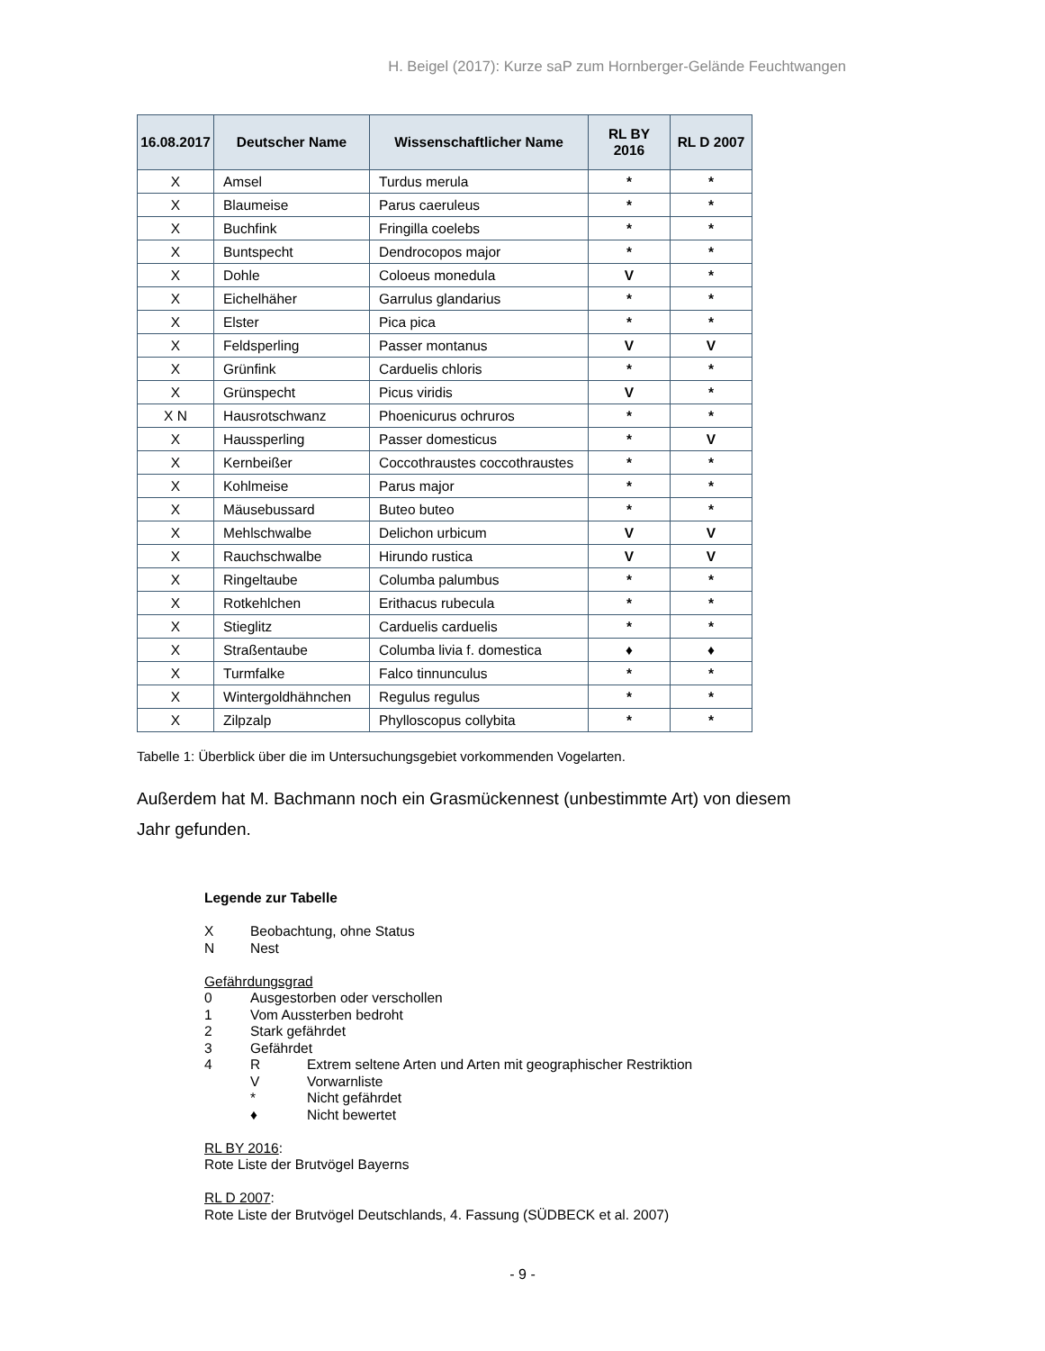H. Beigel (2017): Kurze saP zum Hornberger-Gelände Feuchtwangen
| 16.08.2017 | Deutscher Name | Wissenschaftlicher Name | RL BY 2016 | RL D 2007 |
| --- | --- | --- | --- | --- |
| X | Amsel | Turdus merula | * | * |
| X | Blaumeise | Parus caeruleus | * | * |
| X | Buchfink | Fringilla coelebs | * | * |
| X | Buntspecht | Dendrocopos major | * | * |
| X | Dohle | Coloeus monedula | V | * |
| X | Eichelhäher | Garrulus glandarius | * | * |
| X | Elster | Pica pica | * | * |
| X | Feldsperling | Passer montanus | V | V |
| X | Grünfink | Carduelis chloris | * | * |
| X | Grünspecht | Picus viridis | V | * |
| X N | Hausrotschwanz | Phoenicurus ochruros | * | * |
| X | Haussperling | Passer domesticus | * | V |
| X | Kernbeißer | Coccothraustes coccothraustes | * | * |
| X | Kohlmeise | Parus major | * | * |
| X | Mäusebussard | Buteo buteo | * | * |
| X | Mehlschwalbe | Delichon urbicum | V | V |
| X | Rauchschwalbe | Hirundo rustica | V | V |
| X | Ringeltaube | Columba palumbus | * | * |
| X | Rotkehlchen | Erithacus rubecula | * | * |
| X | Stieglitz | Carduelis carduelis | * | * |
| X | Straßentaube | Columba livia f. domestica | ♦ | ♦ |
| X | Turmfalke | Falco tinnunculus | * | * |
| X | Wintergoldhähnchen | Regulus regulus | * | * |
| X | Zilpzalp | Phylloscopus collybita | * | * |
Tabelle 1: Überblick über die im Untersuchungsgebiet vorkommenden Vogelarten.
Außerdem hat M. Bachmann noch ein Grasmückennest (unbestimmte Art) von diesem Jahr gefunden.
Legende zur Tabelle
X Beobachtung, ohne Status
N Nest
Gefährdungsgrad
0 Ausgestorben oder verschollen
1 Vom Aussterben bedroht
2 Stark gefährdet
3 Gefährdet
4 R Extrem seltene Arten und Arten mit geographischer Restriktion
V Vorwarnliste
* Nicht gefährdet
♦ Nicht bewertet
RL BY 2016:
Rote Liste der Brutvögel Bayerns
RL D 2007:
Rote Liste der Brutvögel Deutschlands, 4. Fassung (SÜDBECK et al. 2007)
- 9 -